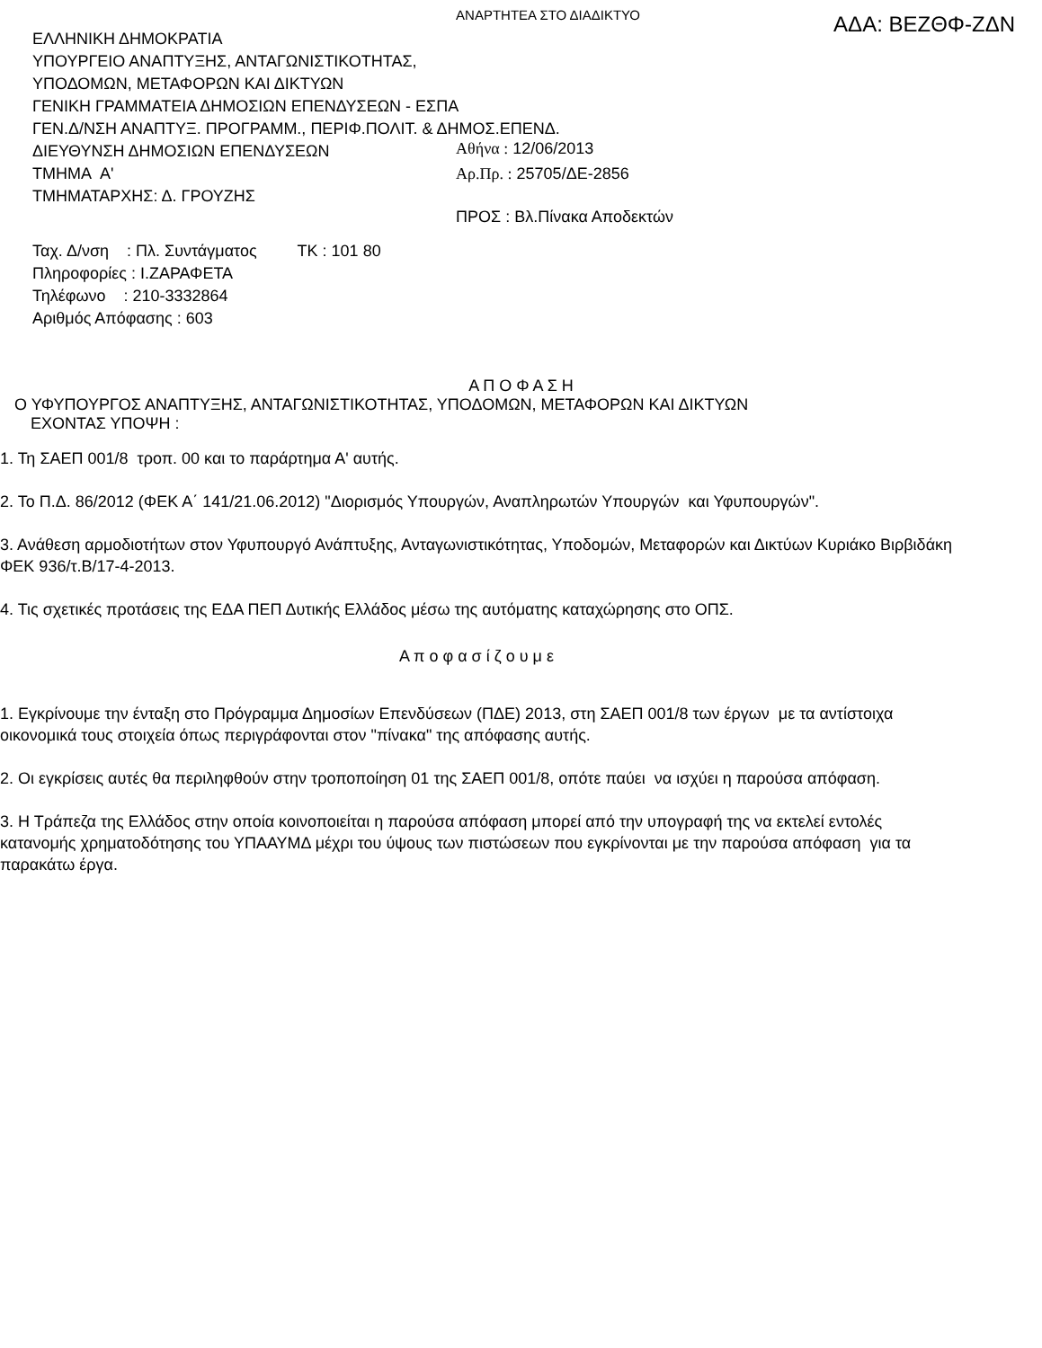ΑΝΑΡΤΗΤΕΑ ΣΤΟ ΔΙΑΔΙΚΤΥΟ
ΕΛΛΗΝΙΚΗ ΔΗΜΟΚΡΑΤΙΑ
ΥΠΟΥΡΓΕΙΟ ΑΝΑΠΤΥΞΗΣ, ΑΝΤΑΓΩΝΙΣΤΙΚΟΤΗΤΑΣ,
ΥΠΟΔΟΜΩΝ, ΜΕΤΑΦΟΡΩΝ ΚΑΙ ΔΙΚΤΥΩΝ
ΓΕΝΙΚΗ ΓΡΑΜΜΑΤΕΙΑ ΔΗΜΟΣΙΩΝ ΕΠΕΝΔΥΣΕΩΝ - ΕΣΠΑ
ΓΕΝ.Δ/ΝΣΗ ΑΝΑΠΤΥΞ. ΠΡΟΓΡΑΜΜ., ΠΕΡΙΦ.ΠΟΛΙΤ. & ΔΗΜΟΣ.ΕΠΕΝΔ.
ΔΙΕΥΘΥΝΣΗ ΔΗΜΟΣΙΩΝ ΕΠΕΝΔΥΣΕΩΝ
ΤΜΗΜΑ Α'
ΤΜΗΜΑΤΑΡΧΗΣ: Δ. ΓΡΟΥΖΗΣ
ΑΔΑ: ΒΕΖΘΦ-ΖΔΝ
Αθήνα : 12/06/2013
Αρ.Πρ. : 25705/ΔΕ-2856
ΠΡΟΣ : Βλ.Πίνακα Αποδεκτών
Ταχ. Δ/νση : Πλ. Συντάγματος ΤΚ : 101 80
Πληροφορίες : Ι.ΖΑΡΑΦΕΤΑ
Τηλέφωνο : 210-3332864
Αριθμός Απόφασης : 603
Α Π Ο Φ Α Σ Η
Ο ΥΦΥΠΟΥΡΓΟΣ ΑΝΑΠΤΥΞΗΣ, ΑΝΤΑΓΩΝΙΣΤΙΚΟΤΗΤΑΣ, ΥΠΟΔΟΜΩΝ, ΜΕΤΑΦΟΡΩΝ ΚΑΙ ΔΙΚΤΥΩΝ
ΕΧΟΝΤΑΣ ΥΠΟΨΗ :
1. Τη ΣΑΕΠ 001/8 τροπ. 00 και το παράρτημα Α' αυτής.
2. Το Π.Δ. 86/2012 (ΦΕΚ Α΄ 141/21.06.2012) "Διορισμός Υπουργών, Αναπληρωτών Υπουργών και Υφυπουργών".
3. Ανάθεση αρμοδιοτήτων στον Υφυπουργό Ανάπτυξης, Ανταγωνιστικότητας, Υποδομών, Μεταφορών και Δικτύων Κυριάκο Βιρβιδάκη ΦΕΚ 936/τ.Β/17-4-2013.
4. Τις σχετικές προτάσεις της ΕΔΑ ΠΕΠ Δυτικής Ελλάδος μέσω της αυτόματης καταχώρησης στο ΟΠΣ.
Α π ο φ α σ ί ζ ο υ μ ε
1. Εγκρίνουμε την ένταξη στο Πρόγραμμα Δημοσίων Επενδύσεων (ΠΔΕ) 2013, στη ΣΑΕΠ 001/8 των έργων με τα αντίστοιχα οικονομικά τους στοιχεία όπως περιγράφονται στον "πίνακα" της απόφασης αυτής.
2. Οι εγκρίσεις αυτές θα περιληφθούν στην τροποποίηση 01 της ΣΑΕΠ 001/8, οπότε παύει να ισχύει η παρούσα απόφαση.
3. Η Τράπεζα της Ελλάδος στην οποία κοινοποιείται η παρούσα απόφαση μπορεί από την υπογραφή της να εκτελεί εντολές κατανομής χρηματοδότησης του ΥΠΑΑΥΜΔ μέχρι του ύψους των πιστώσεων που εγκρίνονται με την παρούσα απόφαση για τα παρακάτω έργα.